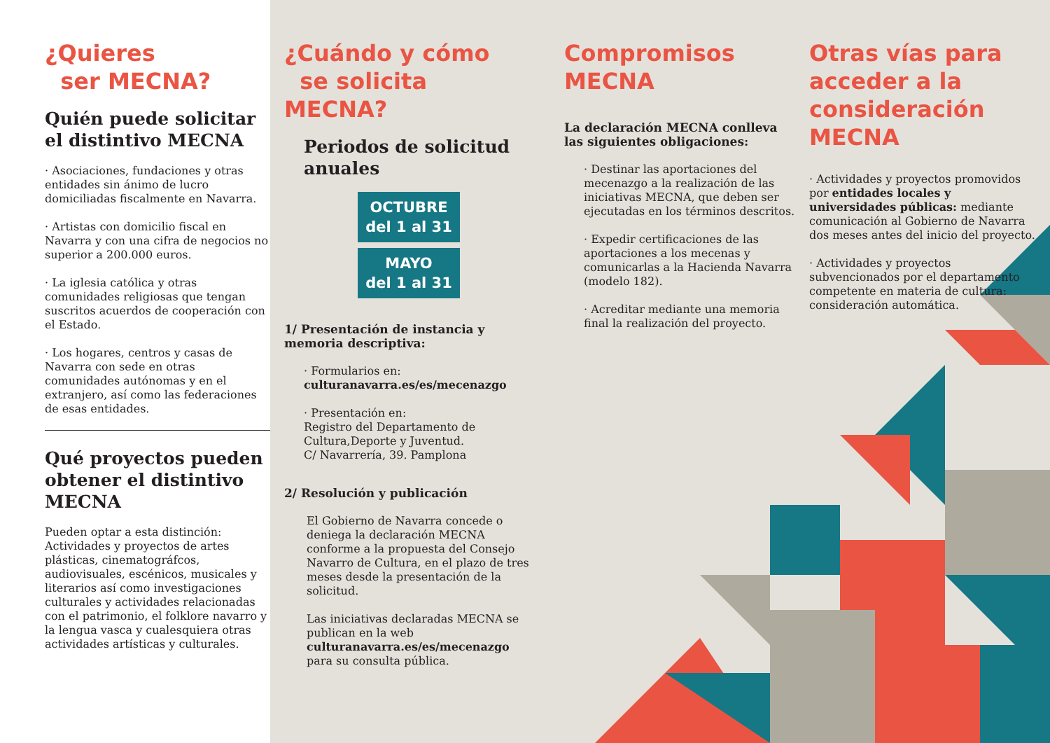¿Quieres
ser MECNA?
Quién puede solicitar el distintivo MECNA
· Asociaciones, fundaciones y otras entidades sin ánimo de lucro domiciliadas fiscalmente en Navarra.
· Artistas con domicilio fiscal en Navarra y con una cifra de negocios no superior a 200.000 euros.
· La iglesia católica y otras comunidades religiosas que tengan suscritos acuerdos de cooperación con el Estado.
· Los hogares, centros y casas de Navarra con sede en otras comunidades autónomas y en el extranjero, así como las federaciones de esas entidades.
Qué proyectos pueden obtener el distintivo MECNA
Pueden optar a esta distinción: Actividades y proyectos de artes plásticas, cinematográfcos, audiovisuales, escénicos, musicales y literarios así como investigaciones culturales y actividades relacionadas con el patrimonio, el folklore navarro y la lengua vasca y cualesquiera otras actividades artísticas y culturales.
¿Cuándo y cómo
se solicita MECNA?
Periodos de solicitud anuales
OCTUBRE
del 1 al 31
MAYO
del 1 al 31
1/ Presentación de instancia y memoria descriptiva:
· Formularios en:
culturanavarra.es/es/mecenazgo
· Presentación en:
Registro del Departamento de Cultura,Deporte y Juventud.
C/ Navarrería, 39. Pamplona
2/ Resolución y publicación
El Gobierno de Navarra concede o deniega la declaración MECNA conforme a la propuesta del Consejo Navarro de Cultura, en el plazo de tres meses desde la presentación de la solicitud.
Las iniciativas declaradas MECNA se publican en la web culturanavarra.es/es/mecenazgo para su consulta pública.
Compromisos
MECNA
La declaración MECNA conlleva las siguientes obligaciones:
· Destinar las aportaciones del mecenazgo a la realización de las iniciativas MECNA, que deben ser ejecutadas en los términos descritos.
· Expedir certificaciones de las aportaciones a los mecenas y comunicarlas a la Hacienda Navarra (modelo 182).
· Acreditar mediante una memoria final la realización del proyecto.
Otras vías para acceder a la consideración MECNA
· Actividades y proyectos promovidos por entidades locales y universidades públicas: mediante comunicación al Gobierno de Navarra dos meses antes del inicio del proyecto.
· Actividades y proyectos subvencionados por el departamento competente en materia de cultura: consideración automática.